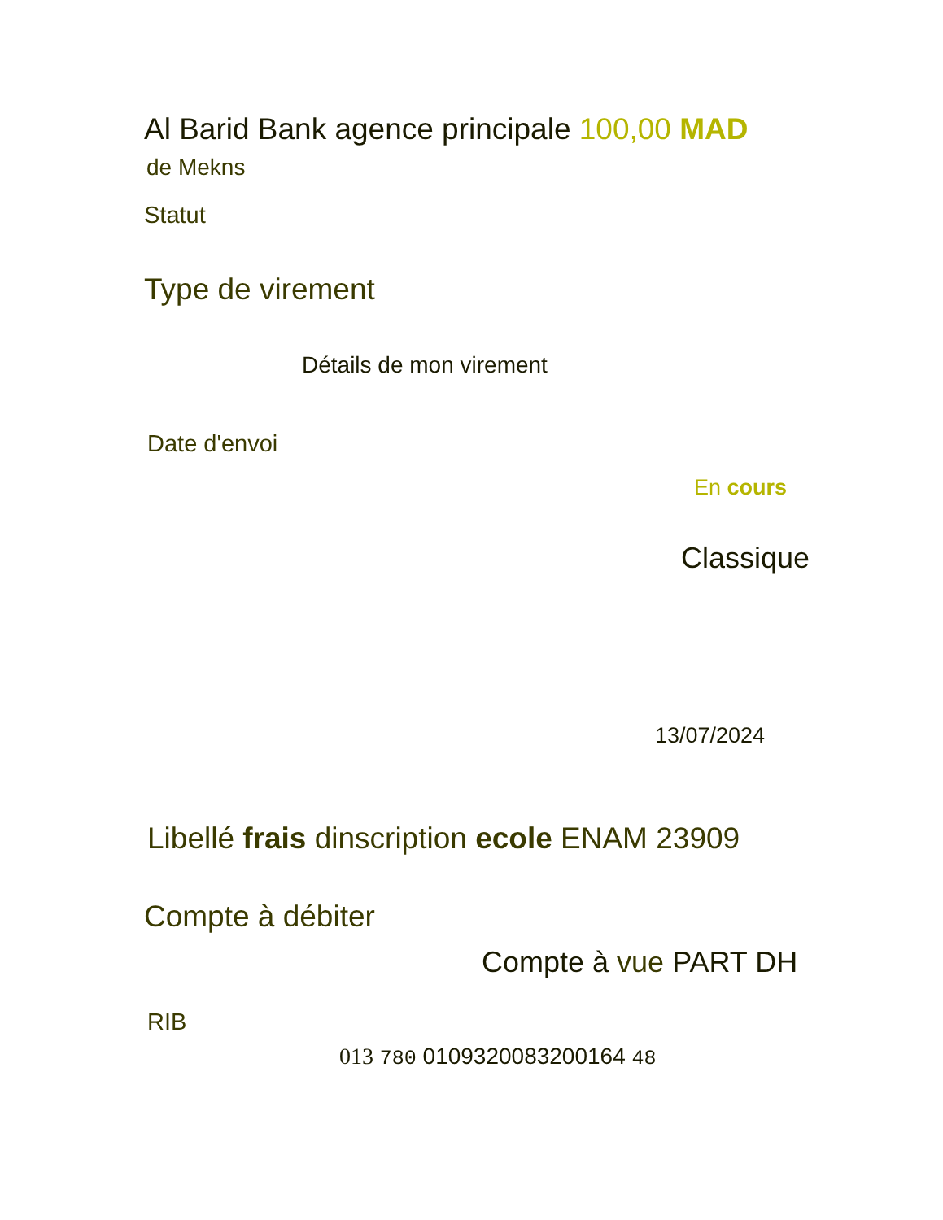Al Barid Bank agence principale 100,00 MAD
de Mekns
Statut
Type de virement
Détails de mon virement
Date d'envoi
En cours
Classique
13/07/2024
Libellé frais dinscription ecole ENAM 23909
Compte à débiter
Compte à vue PART DH
RIB
013 780 0109320083200164 48